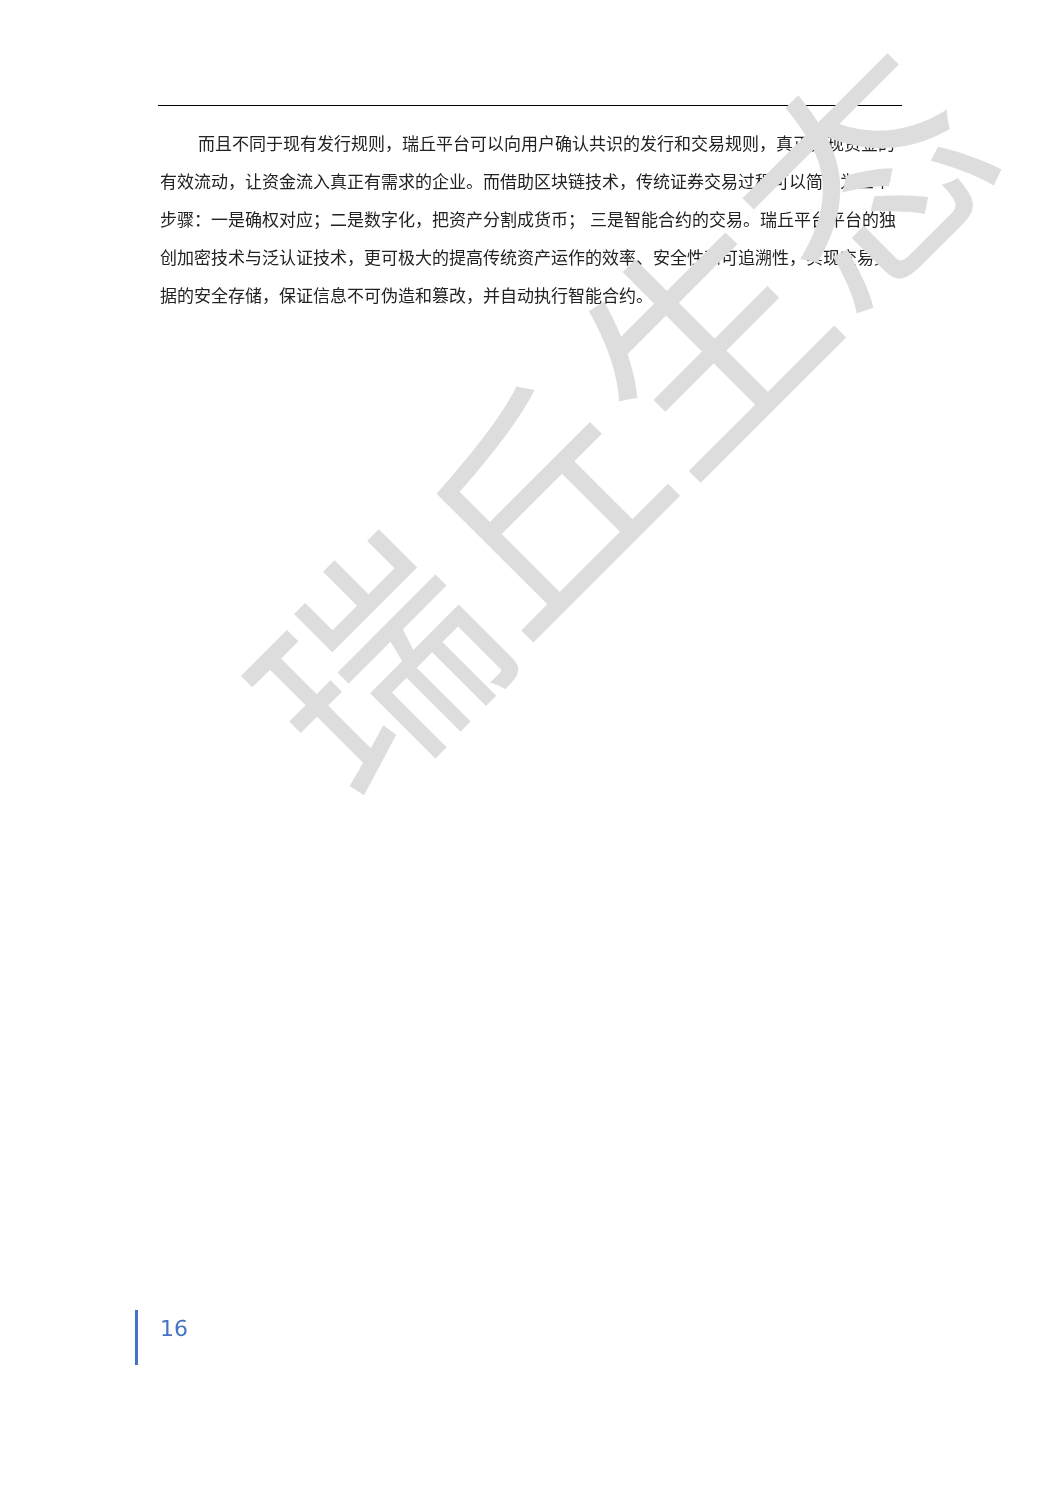而且不同于现有发行规则，瑞丘平台可以向用户确认共识的发行和交易规则，真正实现资金的有效流动，让资金流入真正有需求的企业。而借助区块链技术，传统证券交易过程可以简化为三个步骤：一是确权对应；二是数字化，把资产分割成货币； 三是智能合约的交易。瑞丘平台平台的独创加密技术与泛认证技术，更可极大的提高传统资产运作的效率、安全性和可追溯性，实现交易数据的安全存储，保证信息不可伪造和篡改，并自动执行智能合约。
瑞丘生态
16